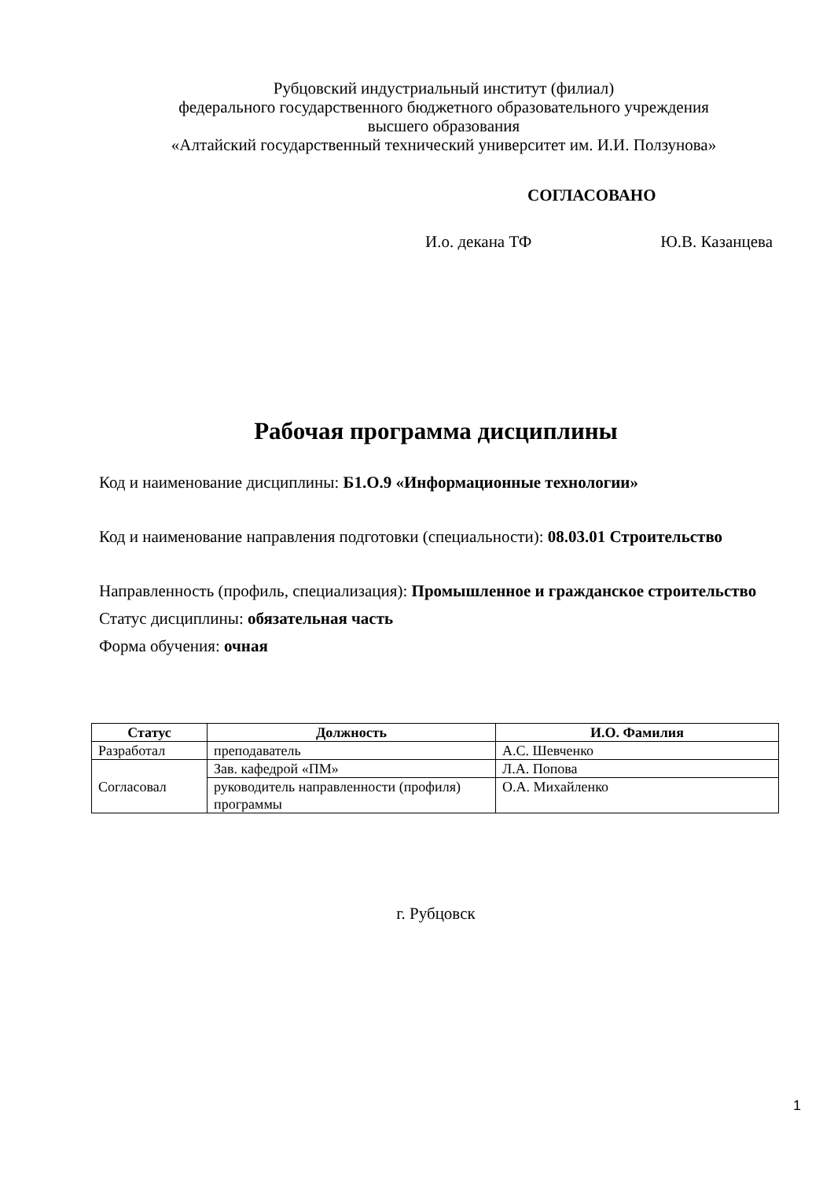Рубцовский индустриальный институт (филиал)
федерального государственного бюджетного образовательного учреждения
высшего образования
«Алтайский государственный технический университет им. И.И. Ползунова»
СОГЛАСОВАНО
И.о. декана ТФ Ю.В. Казанцева
Рабочая программа дисциплины
Код и наименование дисциплины: Б1.О.9 «Информационные технологии»
Код и наименование направления подготовки (специальности): 08.03.01 Строительство
Направленность (профиль, специализация): Промышленное и гражданское строительство
Статус дисциплины: обязательная часть
Форма обучения: очная
| Статус | Должность | И.О. Фамилия |
| --- | --- | --- |
| Разработал | преподаватель | А.С. Шевченко |
| Согласовал | Зав. кафедрой «ПМ» | Л.А. Попова |
| | руководитель направленности (профиля) программы | О.А. Михайленко |
г. Рубцовск
1